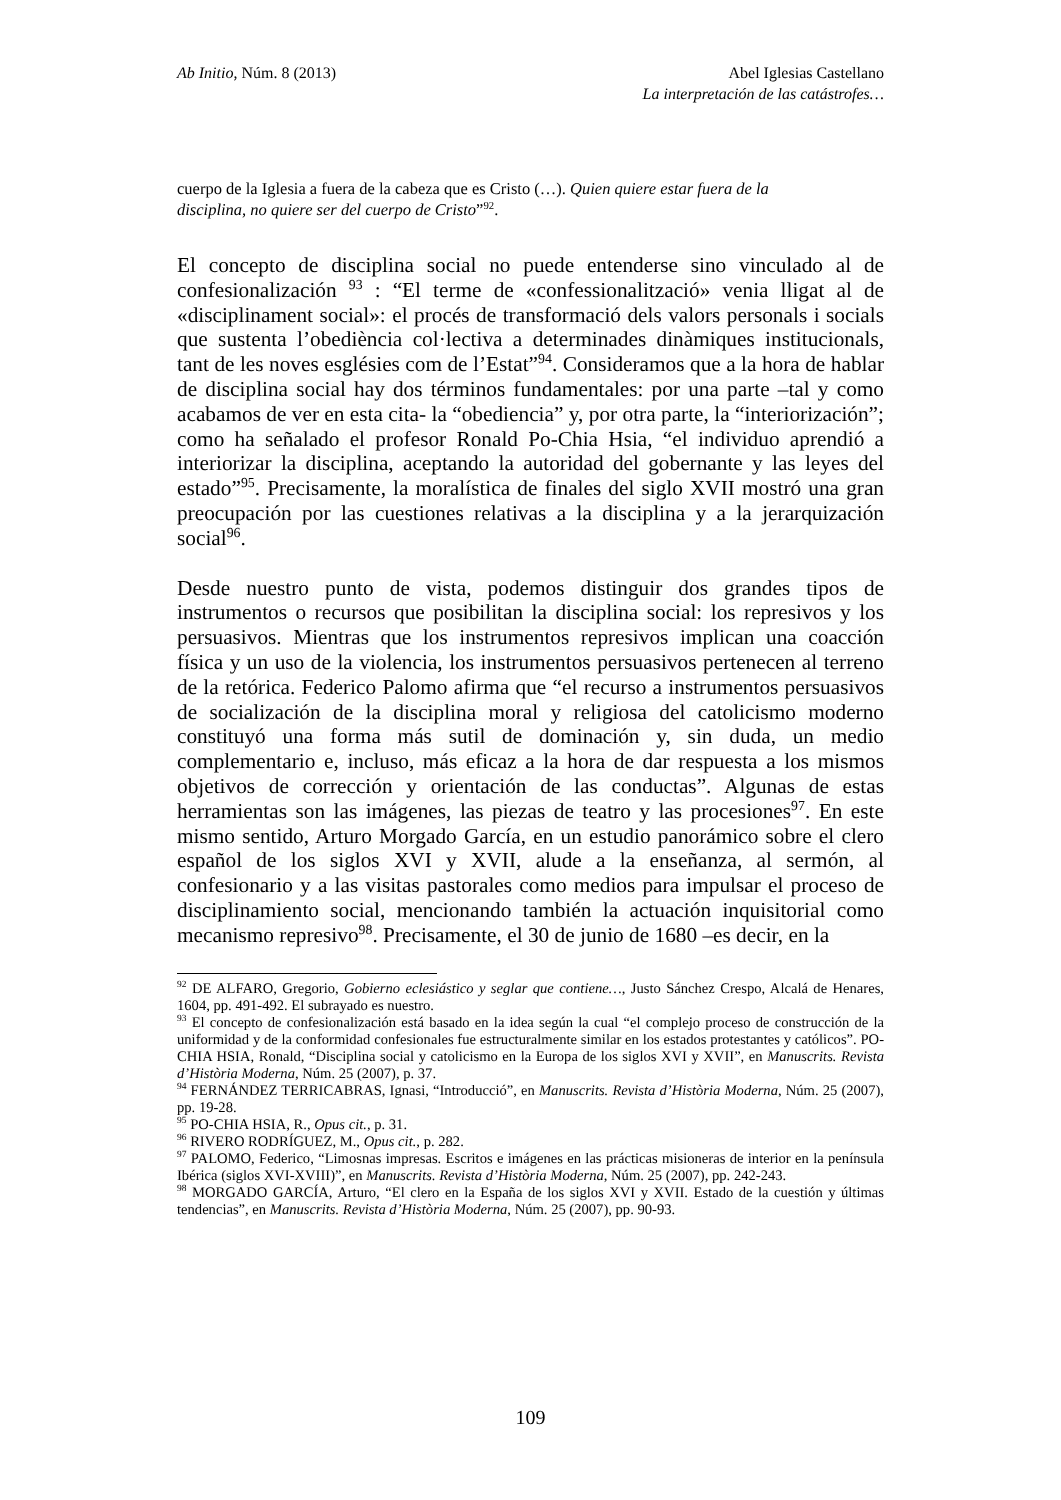Ab Initio, Núm. 8 (2013) Abel Iglesias Castellano
La interpretación de las catástrofes…
cuerpo de la Iglesia a fuera de la cabeza que es Cristo (…). Quien quiere estar fuera de la disciplina, no quiere ser del cuerpo de Cristo”<sup>92</sup>.
El concepto de disciplina social no puede entenderse sino vinculado al de confesionalización <sup>93</sup> : “El terme de «confessionalització» venia lligat al de «disciplinament social»: el procés de transformació dels valors personals i socials que sustenta l’obediència col·lectiva a determinades dinàmiques institucionals, tant de les noves esglésies com de l’Estat”<sup>94</sup>. Consideramos que a la hora de hablar de disciplina social hay dos términos fundamentales: por una parte –tal y como acabamos de ver en esta cita- la “obediencia” y, por otra parte, la “interiorización”; como ha señalado el profesor Ronald Po-Chia Hsia, “el individuo aprendió a interiorizar la disciplina, aceptando la autoridad del gobernante y las leyes del estado”<sup>95</sup>. Precisamente, la moralística de finales del siglo XVII mostró una gran preocupación por las cuestiones relativas a la disciplina y a la jerarquización social<sup>96</sup>.
Desde nuestro punto de vista, podemos distinguir dos grandes tipos de instrumentos o recursos que posibilitan la disciplina social: los represivos y los persuasivos. Mientras que los instrumentos represivos implican una coacción física y un uso de la violencia, los instrumentos persuasivos pertenecen al terreno de la retórica. Federico Palomo afirma que “el recurso a instrumentos persuasivos de socialización de la disciplina moral y religiosa del catolicismo moderno constituyó una forma más sutil de dominación y, sin duda, un medio complementario e, incluso, más eficaz a la hora de dar respuesta a los mismos objetivos de corrección y orientación de las conductas”. Algunas de estas herramientas son las imágenes, las piezas de teatro y las procesiones<sup>97</sup>. En este mismo sentido, Arturo Morgado García, en un estudio panorámico sobre el clero español de los siglos XVI y XVII, alude a la enseñanza, al sermón, al confesionario y a las visitas pastorales como medios para impulsar el proceso de disciplinamiento social, mencionando también la actuación inquisitorial como mecanismo represivo<sup>98</sup>. Precisamente, el 30 de junio de 1680 –es decir, en la
<sup>92</sup> DE ALFARO, Gregorio, Gobierno eclesiástico y seglar que contiene…, Justo Sánchez Crespo, Alcalá de Henares, 1604, pp. 491-492. El subrayado es nuestro.
<sup>93</sup> El concepto de confesionalización está basado en la idea según la cual “el complejo proceso de construcción de la uniformidad y de la conformidad confesionales fue estructuralmente similar en los estados protestantes y católicos”. PO-CHIA HSIA, Ronald, “Disciplina social y catolicismo en la Europa de los siglos XVI y XVII”, en Manuscrits. Revista d’Història Moderna, Núm. 25 (2007), p. 37.
<sup>94</sup> FERNÁNDEZ TERRICABRAS, Ignasi, “Introducció”, en Manuscrits. Revista d’Història Moderna, Núm. 25 (2007), pp. 19-28.
<sup>95</sup> PO-CHIA HSIA, R., Opus cit., p. 31.
<sup>96</sup> RIVERO RODRÍGUEZ, M., Opus cit., p. 282.
<sup>97</sup> PALOMO, Federico, “Limosnas impresas. Escritos e imágenes en las prácticas misioneras de interior en la península Ibérica (siglos XVI-XVIII)”, en Manuscrits. Revista d’Història Moderna, Núm. 25 (2007), pp. 242-243.
<sup>98</sup> MORGADO GARCÍA, Arturo, “El clero en la España de los siglos XVI y XVII. Estado de la cuestión y últimas tendencias”, en Manuscrits. Revista d’Història Moderna, Núm. 25 (2007), pp. 90-93.
109